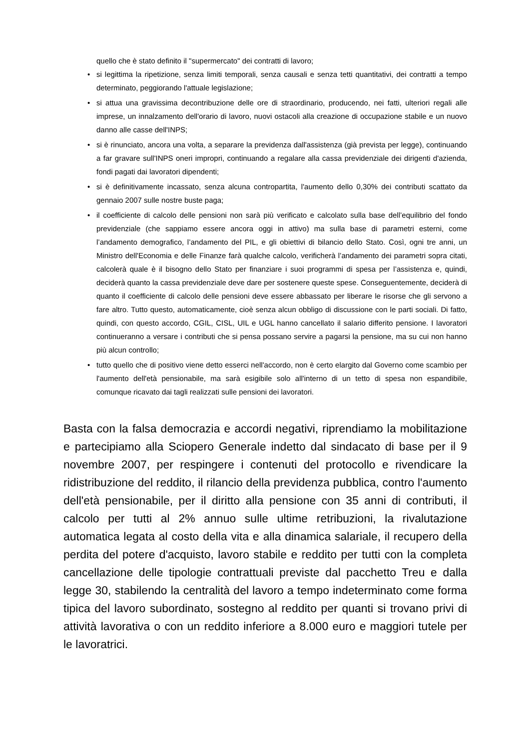quello che è stato definito il "supermercato" dei contratti di lavoro;
• si legittima la ripetizione, senza limiti temporali, senza causali e senza tetti quantitativi, dei contratti a tempo determinato, peggiorando l'attuale legislazione;
• si attua una gravissima decontribuzione delle ore di straordinario, producendo, nei fatti, ulteriori regali alle imprese, un innalzamento dell'orario di lavoro, nuovi ostacoli alla creazione di occupazione stabile e un nuovo danno alle casse dell'INPS;
• si è rinunciato, ancora una volta, a separare la previdenza dall'assistenza (già prevista per legge), continuando a far gravare sull'INPS oneri impropri, continuando a regalare alla cassa previdenziale dei dirigenti d'azienda, fondi pagati dai lavoratori dipendenti;
• si è definitivamente incassato, senza alcuna contropartita, l'aumento dello 0,30% dei contributi scattato da gennaio 2007 sulle nostre buste paga;
• il coefficiente di calcolo delle pensioni non sarà più verificato e calcolato sulla base dell’equilibrio del fondo previdenziale (che sappiamo essere ancora oggi in attivo) ma sulla base di parametri esterni, come l’andamento demografico, l’andamento del PIL, e gli obiettivi di bilancio dello Stato. Così, ogni tre anni, un Ministro dell'Economia e delle Finanze farà qualche calcolo, verificherà l’andamento dei parametri sopra citati, calcolerà quale è il bisogno dello Stato per finanziare i suoi programmi di spesa per l’assistenza e, quindi, deciderà quanto la cassa previdenziale deve dare per sostenere queste spese. Conseguentemente, deciderà di quanto il coefficiente di calcolo delle pensioni deve essere abbassato per liberare le risorse che gli servono a fare altro. Tutto questo, automaticamente, cioè senza alcun obbligo di discussione con le parti sociali. Di fatto, quindi, con questo accordo, CGIL, CISL, UIL e UGL hanno cancellato il salario differito pensione. I lavoratori continueranno a versare i contributi che si pensa possano servire a pagarsi la pensione, ma su cui non hanno più alcun controllo;
• tutto quello che di positivo viene detto esserci nell'accordo, non è certo elargito dal Governo come scambio per l'aumento dell'età pensionabile, ma sarà esigibile solo all'interno di un tetto di spesa non espandibile, comunque ricavato dai tagli realizzati sulle pensioni dei lavoratori.
Basta con la falsa democrazia e accordi negativi, riprendiamo la mobilitazione e partecipiamo alla Sciopero Generale indetto dal sindacato di base per il 9 novembre 2007, per respingere i contenuti del protocollo e rivendicare la ridistribuzione del reddito, il rilancio della previdenza pubblica, contro l'aumento dell'età pensionabile, per il diritto alla pensione con 35 anni di contributi, il calcolo per tutti al 2% annuo sulle ultime retribuzioni, la rivalutazione automatica legata al costo della vita e alla dinamica salariale, il recupero della perdita del potere d'acquisto, lavoro stabile e reddito per tutti con la completa cancellazione delle tipologie contrattuali previste dal pacchetto Treu e dalla legge 30, stabilendo la centralità del lavoro a tempo indeterminato come forma tipica del lavoro subordinato, sostegno al reddito per quanti si trovano privi di attività lavorativa o con un reddito inferiore a 8.000 euro e maggiori tutele per le lavoratrici.